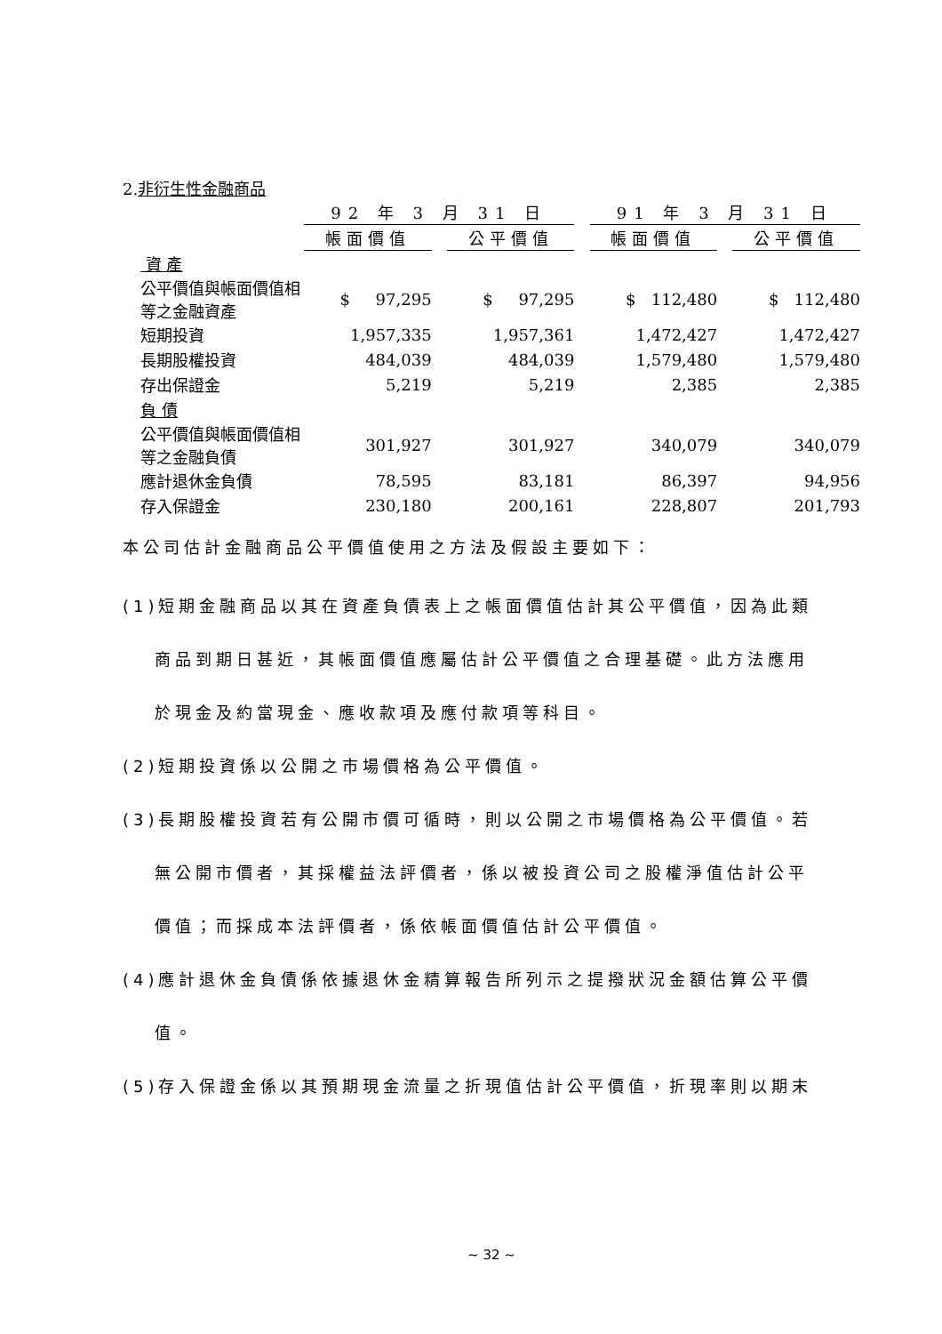2.非衍生性金融商品
| | 92 年 3 月 31 日 | | | | 91 年 3 月 31 日 | | |
| --- | --- | --- | --- | --- | --- | --- | --- |
| | 帳面價值 | | 公平價值 | | 帳面價值 | | 公平價值 |
| 資 產 | | | | | | | |
| 公平價值與帳面價值相等之金融資產 | $ 97,295 | | $ 97,295 | | $ 112,480 | | $ 112,480 |
| 短期投資 | 1,957,335 | | 1,957,361 | | 1,472,427 | | 1,472,427 |
| 長期股權投資 | 484,039 | | 484,039 | | 1,579,480 | | 1,579,480 |
| 存出保證金 | 5,219 | | 5,219 | | 2,385 | | 2,385 |
| 負 債 | | | | | | | |
| 公平價值與帳面價值相等之金融負債 | 301,927 | | 301,927 | | 340,079 | | 340,079 |
| 應計退休金負債 | 78,595 | | 83,181 | | 86,397 | | 94,956 |
| 存入保證金 | 230,180 | | 200,161 | | 228,807 | | 201,793 |
本公司估計金融商品公平價值使用之方法及假設主要如下：
(1)短期金融商品以其在資產負債表上之帳面價值估計其公平價值，因為此類
商品到期日甚近，其帳面價值應屬估計公平價值之合理基礎。此方法應用
於現金及約當現金、應收款項及應付款項等科目。
(2)短期投資係以公開之市場價格為公平價值。
(3)長期股權投資若有公開市價可循時，則以公開之市場價格為公平價值。若
無公開市價者，其採權益法評價者，係以被投資公司之股權淨值估計公平
價值；而採成本法評價者，係依帳面價值估計公平價值。
(4)應計退休金負債係依據退休金精算報告所列示之提撥狀況金額估算公平價
值。
(5)存入保證金係以其預期現金流量之折現值估計公平價值，折現率則以期末
~ 32 ~